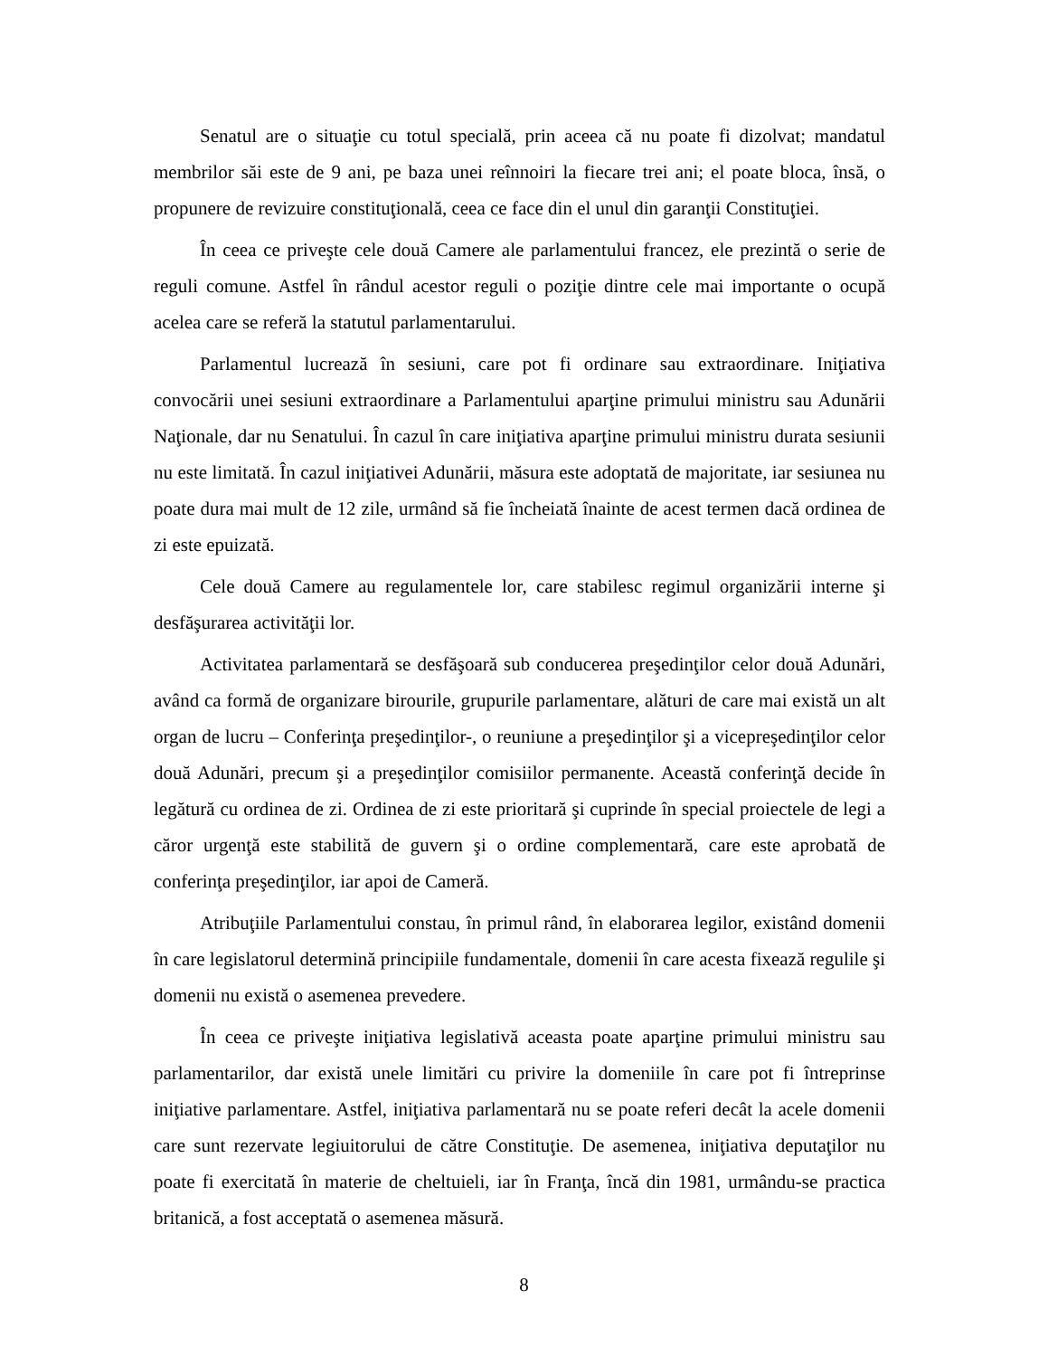Senatul are o situaţie cu totul specială, prin aceea că nu poate fi dizolvat; mandatul membrilor săi este de 9 ani, pe baza unei reînnoiri la fiecare trei ani; el poate bloca, însă, o propunere de revizuire constituţională, ceea ce face din el unul din garanţii Constituţiei.
În ceea ce priveşte cele două Camere ale parlamentului francez, ele prezintă o serie de reguli comune. Astfel în rândul acestor reguli o poziţie dintre cele mai importante o ocupă acelea care se referă la statutul parlamentarului.
Parlamentul lucrează în sesiuni, care pot fi ordinare sau extraordinare. Iniţiativa convocării unei sesiuni extraordinare a Parlamentului aparţine primului ministru sau Adunării Naţionale, dar nu Senatului. În cazul în care iniţiativa aparţine primului ministru durata sesiunii nu este limitată. În cazul iniţiativei Adunării, măsura este adoptată de majoritate, iar sesiunea nu poate dura mai mult de 12 zile, urmând să fie încheiată înainte de acest termen dacă ordinea de zi este epuizată.
Cele două Camere au regulamentele lor, care stabilesc regimul organizării interne şi desfăşurarea activităţii lor.
Activitatea parlamentară se desfăşoară sub conducerea preşedinţilor celor două Adunări, având ca formă de organizare birourile, grupurile parlamentare, alături de care mai există un alt organ de lucru – Conferinţa preşedinţilor-, o reuniune a preşedinţilor şi a vicepreşedinţilor celor două Adunări, precum şi a preşedinţilor comisiilor permanente. Această conferinţă decide în legătură cu ordinea de zi. Ordinea de zi este prioritară şi cuprinde în special proiectele de legi a căror urgenţă este stabilită de guvern şi o ordine complementară, care este aprobată de conferinţa preşedinţilor, iar apoi de Cameră.
Atribuţiile Parlamentului constau, în primul rând, în elaborarea legilor, existând domenii în care legislatorul determină principiile fundamentale, domenii în care acesta fixează regulile şi domenii nu există o asemenea prevedere.
În ceea ce priveşte iniţiativa legislativă aceasta poate aparţine primului ministru sau parlamentarilor, dar există unele limitări cu privire la domeniile în care pot fi întreprinse iniţiative parlamentare. Astfel, iniţiativa parlamentară nu se poate referi decât la acele domenii care sunt rezervate legiuitorului de către Constituţie. De asemenea, iniţiativa deputaţilor nu poate fi exercitată în materie de cheltuieli, iar în Franţa, încă din 1981, urmându-se practica britanică, a fost acceptată o asemenea măsură.
8